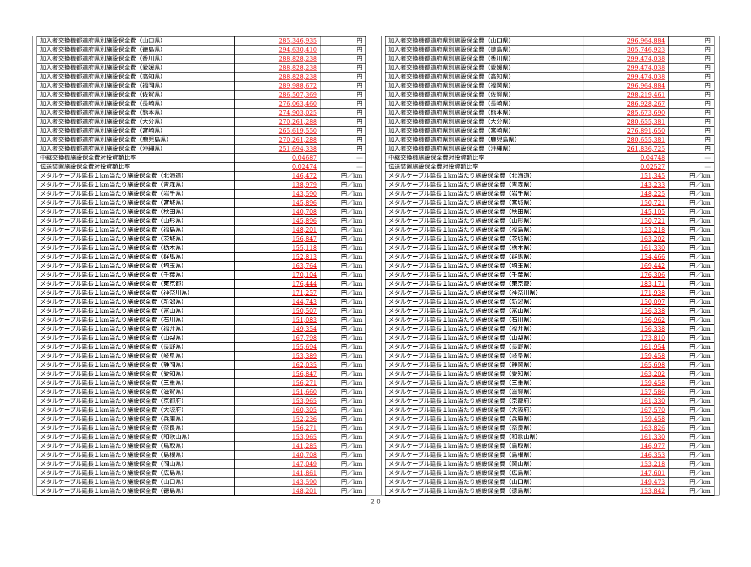| 加入者交換機都道府県別施設保全費（山口県） | 285,346,935 | 円 |
| 加入者交換機都道府県別施設保全費（徳島県） | 294,630,410 | 円 |
| 加入者交換機都道府県別施設保全費（香川県） | 288,828,238 | 円 |
| 加入者交換機都道府県別施設保全費（愛媛県） | 288,828,238 | 円 |
| 加入者交換機都道府県別施設保全費（高知県） | 288,828,238 | 円 |
| 加入者交換機都道府県別施設保全費（福岡県） | 289,988,672 | 円 |
| 加入者交換機都道府県別施設保全費（佐賀県） | 286,507,369 | 円 |
| 加入者交換機都道府県別施設保全費（長崎県） | 276,063,460 | 円 |
| 加入者交換機都道府県別施設保全費（熊本県） | 274,903,025 | 円 |
| 加入者交換機都道府県別施設保全費（大分県） | 270,261,288 | 円 |
| 加入者交換機都道府県別施設保全費（宮崎県） | 265,619,550 | 円 |
| 加入者交換機都道府県別施設保全費（鹿児島県） | 270,261,288 | 円 |
| 加入者交換機都道府県別施設保全費（沖縄県） | 251,694,338 | 円 |
| 中継交換機施設保全費対投資額比率 | 0.04687 | ― |
| 伝送装置施設保全費対投資額比率 | 0.02474 | ― |
| メタルケーブル延長１km当たり施設保全費（北海道） | 146,472 | 円／km |
| メタルケーブル延長１km当たり施設保全費（青森県） | 138,979 | 円／km |
| メタルケーブル延長１km当たり施設保全費（岩手県） | 143,590 | 円／km |
| メタルケーブル延長１km当たり施設保全費（宮城県） | 145,896 | 円／km |
| メタルケーブル延長１km当たり施設保全費（秋田県） | 140,708 | 円／km |
| メタルケーブル延長１km当たり施設保全費（山形県） | 145,896 | 円／km |
| メタルケーブル延長１km当たり施設保全費（福島県） | 148,201 | 円／km |
| メタルケーブル延長１km当たり施設保全費（茨城県） | 156,847 | 円／km |
| メタルケーブル延長１km当たり施設保全費（栃木県） | 155,118 | 円／km |
| メタルケーブル延長１km当たり施設保全費（群馬県） | 152,813 | 円／km |
| メタルケーブル延長１km当たり施設保全費（埼玉県） | 163,764 | 円／km |
| メタルケーブル延長１km当たり施設保全費（千葉県） | 170,104 | 円／km |
| メタルケーブル延長１km当たり施設保全費（東京都） | 176,444 | 円／km |
| メタルケーブル延長１km当たり施設保全費（神奈川県） | 171,257 | 円／km |
| メタルケーブル延長１km当たり施設保全費（新潟県） | 144,743 | 円／km |
| メタルケーブル延長１km当たり施設保全費（富山県） | 150,507 | 円／km |
| メタルケーブル延長１km当たり施設保全費（石川県） | 151,083 | 円／km |
| メタルケーブル延長１km当たり施設保全費（福井県） | 149,354 | 円／km |
| メタルケーブル延長１km当たり施設保全費（山梨県） | 167,798 | 円／km |
| メタルケーブル延長１km当たり施設保全費（長野県） | 155,694 | 円／km |
| メタルケーブル延長１km当たり施設保全費（岐阜県） | 153,389 | 円／km |
| メタルケーブル延長１km当たり施設保全費（静岡県） | 162,035 | 円／km |
| メタルケーブル延長１km当たり施設保全費（愛知県） | 156,847 | 円／km |
| メタルケーブル延長１km当たり施設保全費（三重県） | 156,271 | 円／km |
| メタルケーブル延長１km当たり施設保全費（滋賀県） | 151,660 | 円／km |
| メタルケーブル延長１km当たり施設保全費（京都府） | 153,965 | 円／km |
| メタルケーブル延長１km当たり施設保全費（大阪府） | 160,305 | 円／km |
| メタルケーブル延長１km当たり施設保全費（兵庫県） | 152,236 | 円／km |
| メタルケーブル延長１km当たり施設保全費（奈良県） | 156,271 | 円／km |
| メタルケーブル延長１km当たり施設保全費（和歌山県） | 153,965 | 円／km |
| メタルケーブル延長１km当たり施設保全費（鳥取県） | 141,285 | 円／km |
| メタルケーブル延長１km当たり施設保全費（島根県） | 140,708 | 円／km |
| メタルケーブル延長１km当たり施設保全費（岡山県） | 147,049 | 円／km |
| メタルケーブル延長１km当たり施設保全費（広島県） | 141,861 | 円／km |
| メタルケーブル延長１km当たり施設保全費（山口県） | 143,590 | 円／km |
| メタルケーブル延長１km当たり施設保全費（徳島県） | 148,201 | 円／km |
| 加入者交換機都道府県別施設保全費（山口県） | 296,964,884 | 円 |
| 加入者交換機都道府県別施設保全費（徳島県） | 305,746,923 | 円 |
| 加入者交換機都道府県別施設保全費（香川県） | 299,474,038 | 円 |
| 加入者交換機都道府県別施設保全費（愛媛県） | 299,474,038 | 円 |
| 加入者交換機都道府県別施設保全費（高知県） | 299,474,038 | 円 |
| 加入者交換機都道府県別施設保全費（福岡県） | 296,964,884 | 円 |
| 加入者交換機都道府県別施設保全費（佐賀県） | 298,219,461 | 円 |
| 加入者交換機都道府県別施設保全費（長崎県） | 286,928,267 | 円 |
| 加入者交換機都道府県別施設保全費（熊本県） | 285,673,690 | 円 |
| 加入者交換機都道府県別施設保全費（大分県） | 280,655,381 | 円 |
| 加入者交換機都道府県別施設保全費（宮崎県） | 276,891,650 | 円 |
| 加入者交換機都道府県別施設保全費（鹿児島県） | 280,655,381 | 円 |
| 加入者交換機都道府県別施設保全費（沖縄県） | 261,836,725 | 円 |
| 中継交換機施設保全費対投資額比率 | 0.04748 | ― |
| 伝送装置施設保全費対投資額比率 | 0.02527 | ― |
| メタルケーブル延長１km当たり施設保全費（北海道） | 151,345 | 円／km |
| メタルケーブル延長１km当たり施設保全費（青森県） | 143,233 | 円／km |
| メタルケーブル延長１km当たり施設保全費（岩手県） | 148,225 | 円／km |
| メタルケーブル延長１km当たり施設保全費（宮城県） | 150,721 | 円／km |
| メタルケーブル延長１km当たり施設保全費（秋田県） | 145,105 | 円／km |
| メタルケーブル延長１km当たり施設保全費（山形県） | 150,721 | 円／km |
| メタルケーブル延長１km当たり施設保全費（福島県） | 153,218 | 円／km |
| メタルケーブル延長１km当たり施設保全費（茨城県） | 163,202 | 円／km |
| メタルケーブル延長１km当たり施設保全費（栃木県） | 161,330 | 円／km |
| メタルケーブル延長１km当たり施設保全費（群馬県） | 154,466 | 円／km |
| メタルケーブル延長１km当たり施設保全費（埼玉県） | 169,442 | 円／km |
| メタルケーブル延長１km当たり施設保全費（千葉県） | 176,306 | 円／km |
| メタルケーブル延長１km当たり施設保全費（東京都） | 183,171 | 円／km |
| メタルケーブル延長１km当たり施設保全費（神奈川県） | 171,938 | 円／km |
| メタルケーブル延長１km当たり施設保全費（新潟県） | 150,097 | 円／km |
| メタルケーブル延長１km当たり施設保全費（富山県） | 156,338 | 円／km |
| メタルケーブル延長１km当たり施設保全費（石川県） | 156,962 | 円／km |
| メタルケーブル延長１km当たり施設保全費（福井県） | 156,338 | 円／km |
| メタルケーブル延長１km当たり施設保全費（山梨県） | 173,810 | 円／km |
| メタルケーブル延長１km当たり施設保全費（長野県） | 161,954 | 円／km |
| メタルケーブル延長１km当たり施設保全費（岐阜県） | 159,458 | 円／km |
| メタルケーブル延長１km当たり施設保全費（静岡県） | 165,698 | 円／km |
| メタルケーブル延長１km当たり施設保全費（愛知県） | 163,202 | 円／km |
| メタルケーブル延長１km当たり施設保全費（三重県） | 159,458 | 円／km |
| メタルケーブル延長１km当たり施設保全費（滋賀県） | 157,586 | 円／km |
| メタルケーブル延長１km当たり施設保全費（京都府） | 161,330 | 円／km |
| メタルケーブル延長１km当たり施設保全費（大阪府） | 167,570 | 円／km |
| メタルケーブル延長１km当たり施設保全費（兵庫県） | 159,458 | 円／km |
| メタルケーブル延長１km当たり施設保全費（奈良県） | 163,826 | 円／km |
| メタルケーブル延長１km当たり施設保全費（和歌山県） | 161,330 | 円／km |
| メタルケーブル延長１km当たり施設保全費（鳥取県） | 146,977 | 円／km |
| メタルケーブル延長１km当たり施設保全費（島根県） | 146,353 | 円／km |
| メタルケーブル延長１km当たり施設保全費（岡山県） | 153,218 | 円／km |
| メタルケーブル延長１km当たり施設保全費（広島県） | 147,601 | 円／km |
| メタルケーブル延長１km当たり施設保全費（山口県） | 149,473 | 円／km |
| メタルケーブル延長１km当たり施設保全費（徳島県） | 153,842 | 円／km |
２０